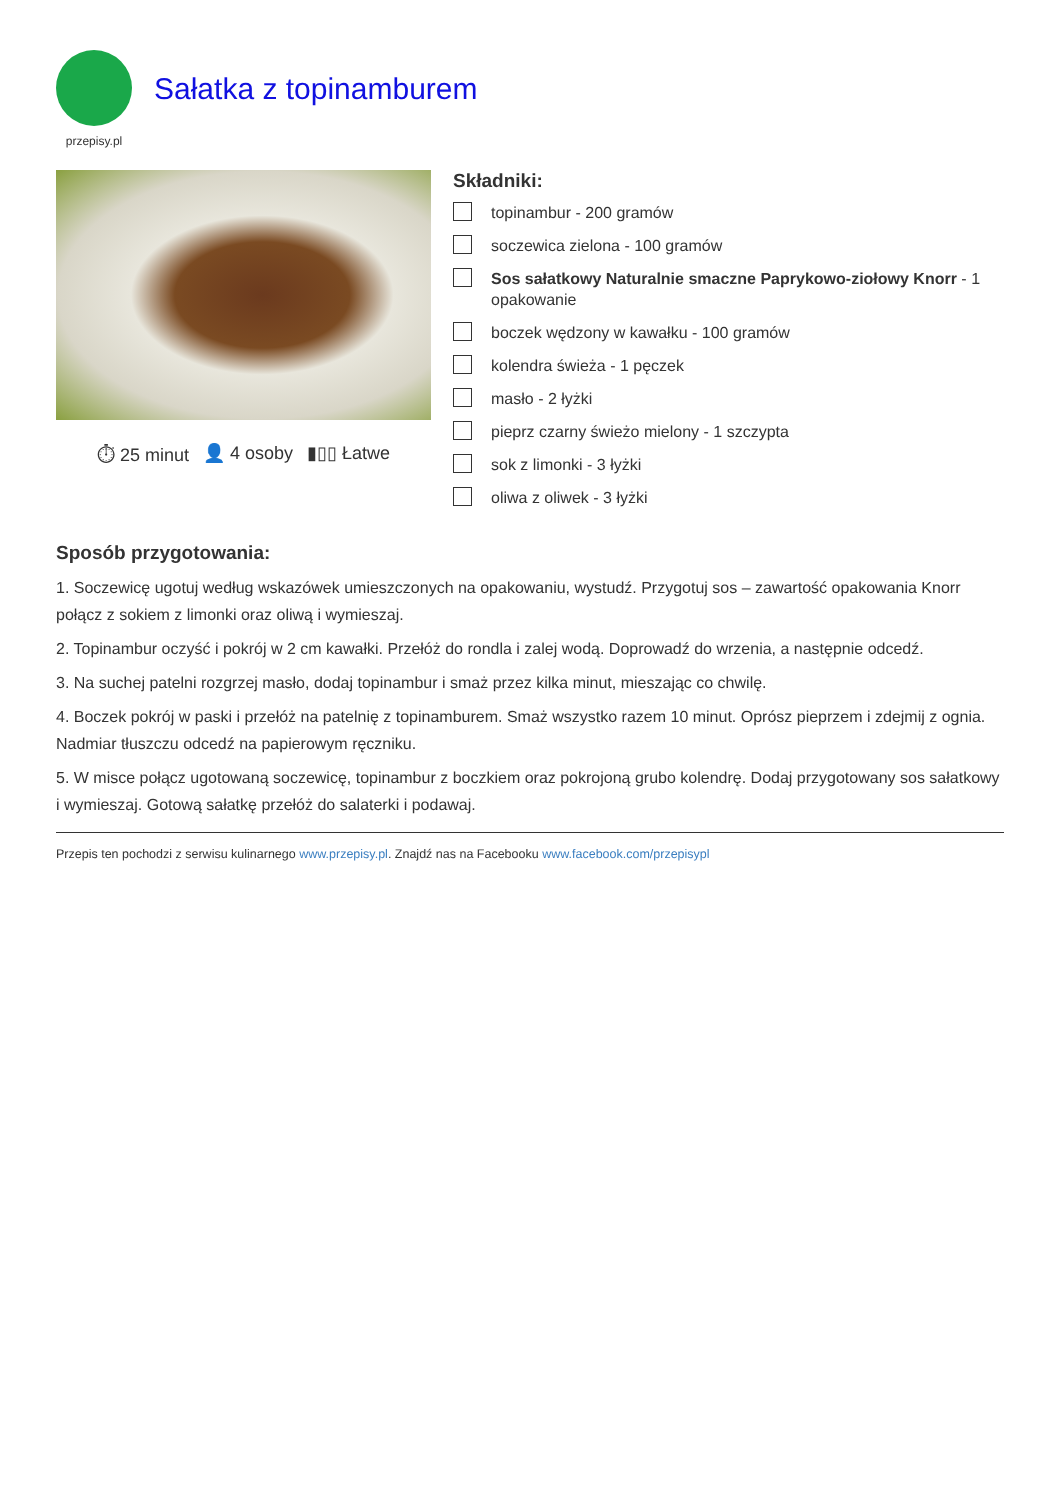przepisy.pl
Sałatka z topinamburem
⏱ 25 minut 👤 4 osoby ▮▯▯ Łatwe
Składniki:
topinambur - 200 gramów
soczewica zielona - 100 gramów
Sos sałatkowy Naturalnie smaczne Paprykowo-ziołowy Knorr - 1 opakowanie
boczek wędzony w kawałku - 100 gramów
kolendra świeża - 1 pęczek
masło - 2 łyżki
pieprz czarny świeżo mielony - 1 szczypta
sok z limonki - 3 łyżki
oliwa z oliwek - 3 łyżki
Sposób przygotowania:
1. Soczewicę ugotuj według wskazówek umieszczonych na opakowaniu, wystudź. Przygotuj sos – zawartość opakowania Knorr połącz z sokiem z limonki oraz oliwą i wymieszaj.
2. Topinambur oczyść i pokrój w 2 cm kawałki. Przełóż do rondla i zalej wodą. Doprowadź do wrzenia, a następnie odcedź.
3. Na suchej patelni rozgrzej masło, dodaj topinambur i smaż przez kilka minut, mieszając co chwilę.
4. Boczek pokrój w paski i przełóż na patelnię z topinamburem. Smaż wszystko razem 10 minut. Oprósz pieprzem i zdejmij z ognia. Nadmiar tłuszczu odcedź na papierowym ręczniku.
5. W misce połącz ugotowaną soczewicę, topinambur z boczkiem oraz pokrojoną grubo kolendrę. Dodaj przygotowany sos sałatkowy i wymieszaj. Gotową sałatkę przełóż do salaterki i podawaj.
Przepis ten pochodzi z serwisu kulinarnego www.przepisy.pl. Znajdź nas na Facebooku www.facebook.com/przepisypl